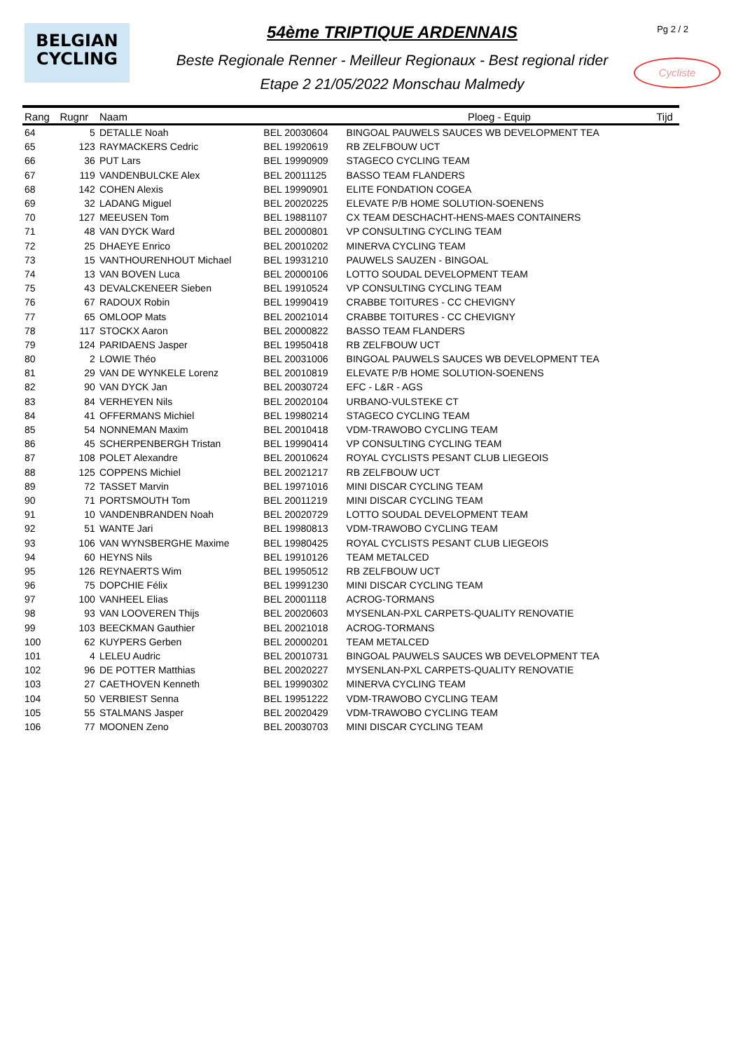BELGIAN
CYCLING
54ème TRIPTIQUE ARDENNAIS
Beste Regionale Renner - Meilleur Regionaux - Best regional rider
Etape 2 21/05/2022 Monschau Malmedy
Pg 2 / 2
Cycliste
| Rang | Rugnr | Naam | | Ploeg - Equip | Tijd |
| --- | --- | --- | --- | --- | --- |
| 64 | 5 | DETALLE Noah | BEL 20030604 | BINGOAL PAUWELS SAUCES WB DEVELOPMENT TEA | |
| 65 | 123 | RAYMACKERS Cedric | BEL 19920619 | RB ZELFBOUW UCT | |
| 66 | 36 | PUT Lars | BEL 19990909 | STAGECO CYCLING TEAM | |
| 67 | 119 | VANDENBULCKE Alex | BEL 20011125 | BASSO TEAM FLANDERS | |
| 68 | 142 | COHEN Alexis | BEL 19990901 | ELITE FONDATION COGEA | |
| 69 | 32 | LADANG Miguel | BEL 20020225 | ELEVATE P/B HOME SOLUTION-SOENENS | |
| 70 | 127 | MEEUSEN Tom | BEL 19881107 | CX TEAM DESCHACHT-HENS-MAES CONTAINERS | |
| 71 | 48 | VAN DYCK Ward | BEL 20000801 | VP CONSULTING CYCLING TEAM | |
| 72 | 25 | DHAEYE Enrico | BEL 20010202 | MINERVA CYCLING TEAM | |
| 73 | 15 | VANTHOURENHOUT Michael | BEL 19931210 | PAUWELS SAUZEN - BINGOAL | |
| 74 | 13 | VAN BOVEN Luca | BEL 20000106 | LOTTO SOUDAL DEVELOPMENT TEAM | |
| 75 | 43 | DEVALCKENEER Sieben | BEL 19910524 | VP CONSULTING CYCLING TEAM | |
| 76 | 67 | RADOUX Robin | BEL 19990419 | CRABBE TOITURES - CC CHEVIGNY | |
| 77 | 65 | OMLOOP Mats | BEL 20021014 | CRABBE TOITURES - CC CHEVIGNY | |
| 78 | 117 | STOCKX Aaron | BEL 20000822 | BASSO TEAM FLANDERS | |
| 79 | 124 | PARIDAENS Jasper | BEL 19950418 | RB ZELFBOUW UCT | |
| 80 | 2 | LOWIE Théo | BEL 20031006 | BINGOAL PAUWELS SAUCES WB DEVELOPMENT TEA | |
| 81 | 29 | VAN DE WYNKELE Lorenz | BEL 20010819 | ELEVATE P/B HOME SOLUTION-SOENENS | |
| 82 | 90 | VAN DYCK Jan | BEL 20030724 | EFC - L&R - AGS | |
| 83 | 84 | VERHEYEN Nils | BEL 20020104 | URBANO-VULSTEKE CT | |
| 84 | 41 | OFFERMANS Michiel | BEL 19980214 | STAGECO CYCLING TEAM | |
| 85 | 54 | NONNEMAN Maxim | BEL 20010418 | VDM-TRAWOBO CYCLING TEAM | |
| 86 | 45 | SCHERPENBERGH Tristan | BEL 19990414 | VP CONSULTING CYCLING TEAM | |
| 87 | 108 | POLET Alexandre | BEL 20010624 | ROYAL CYCLISTS PESANT CLUB LIEGEOIS | |
| 88 | 125 | COPPENS Michiel | BEL 20021217 | RB ZELFBOUW UCT | |
| 89 | 72 | TASSET Marvin | BEL 19971016 | MINI DISCAR CYCLING TEAM | |
| 90 | 71 | PORTSMOUTH Tom | BEL 20011219 | MINI DISCAR CYCLING TEAM | |
| 91 | 10 | VANDENBRANDEN Noah | BEL 20020729 | LOTTO SOUDAL DEVELOPMENT TEAM | |
| 92 | 51 | WANTE Jari | BEL 19980813 | VDM-TRAWOBO CYCLING TEAM | |
| 93 | 106 | VAN WYNSBERGHE Maxime | BEL 19980425 | ROYAL CYCLISTS PESANT CLUB LIEGEOIS | |
| 94 | 60 | HEYNS Nils | BEL 19910126 | TEAM METALCED | |
| 95 | 126 | REYNAERTS Wim | BEL 19950512 | RB ZELFBOUW UCT | |
| 96 | 75 | DOPCHIE Félix | BEL 19991230 | MINI DISCAR CYCLING TEAM | |
| 97 | 100 | VANHEEL Elias | BEL 20001118 | ACROG-TORMANS | |
| 98 | 93 | VAN LOOVEREN Thijs | BEL 20020603 | MYSENLAN-PXL CARPETS-QUALITY RENOVATIE | |
| 99 | 103 | BEECKMAN Gauthier | BEL 20021018 | ACROG-TORMANS | |
| 100 | 62 | KUYPERS Gerben | BEL 20000201 | TEAM METALCED | |
| 101 | 4 | LELEU Audric | BEL 20010731 | BINGOAL PAUWELS SAUCES WB DEVELOPMENT TEA | |
| 102 | 96 | DE POTTER Matthias | BEL 20020227 | MYSENLAN-PXL CARPETS-QUALITY RENOVATIE | |
| 103 | 27 | CAETHOVEN Kenneth | BEL 19990302 | MINERVA CYCLING TEAM | |
| 104 | 50 | VERBIEST Senna | BEL 19951222 | VDM-TRAWOBO CYCLING TEAM | |
| 105 | 55 | STALMANS Jasper | BEL 20020429 | VDM-TRAWOBO CYCLING TEAM | |
| 106 | 77 | MOONEN Zeno | BEL 20030703 | MINI DISCAR CYCLING TEAM | |